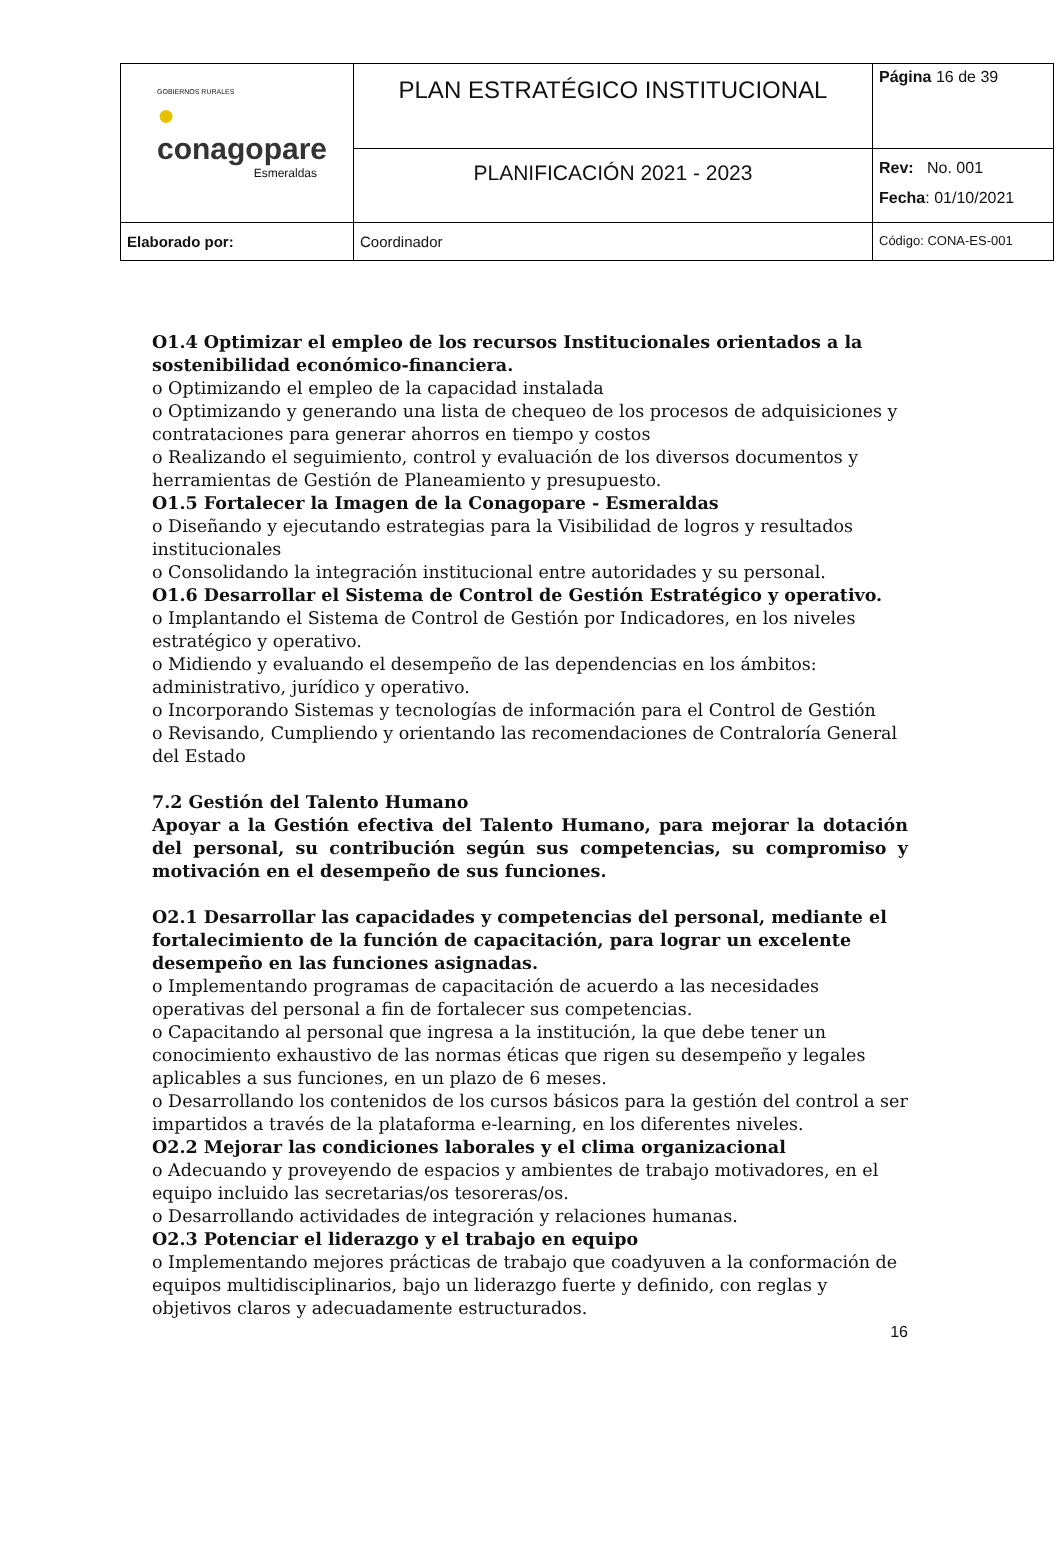| GOBIERNOS RURALES ● conagopare Esmeraldas | PLAN ESTRATÉGICO INSTITUCIONAL | Página 16 de 39 |
| | PLANIFICACIÓN 2021 - 2023 | Rev: No. 001 Fecha : 01/10/2021 |
| Elaborado por: | Coordinador | Código: CONA-ES-001 |
O1.4 Optimizar el empleo de los recursos Institucionales orientados a la sostenibilidad económico-financiera.
o Optimizando el empleo de la capacidad instalada
o Optimizando y generando una lista de chequeo de los procesos de adquisiciones y contrataciones para generar ahorros en tiempo y costos
o Realizando el seguimiento, control y evaluación de los diversos documentos y herramientas de Gestión de Planeamiento y presupuesto.
O1.5 Fortalecer la Imagen de la Conagopare - Esmeraldas
o Diseñando y ejecutando estrategias para la Visibilidad de logros y resultados institucionales
o Consolidando la integración institucional entre autoridades y su personal.
O1.6 Desarrollar el Sistema de Control de Gestión Estratégico y operativo.
o Implantando el Sistema de Control de Gestión por Indicadores, en los niveles estratégico y operativo.
o Midiendo y evaluando el desempeño de las dependencias en los ámbitos: administrativo, jurídico y operativo.
o Incorporando Sistemas y tecnologías de información para el Control de Gestión
o Revisando, Cumpliendo y orientando las recomendaciones de Contraloría General del Estado
7.2 Gestión del Talento Humano
Apoyar a la Gestión efectiva del Talento Humano, para mejorar la dotación del personal, su contribución según sus competencias, su compromiso y motivación en el desempeño de sus funciones.
O2.1 Desarrollar las capacidades y competencias del personal, mediante el fortalecimiento de la función de capacitación, para lograr un excelente desempeño en las funciones asignadas.
o Implementando programas de capacitación de acuerdo a las necesidades operativas del personal a fin de fortalecer sus competencias.
o Capacitando al personal que ingresa a la institución, la que debe tener un conocimiento exhaustivo de las normas éticas que rigen su desempeño y legales aplicables a sus funciones, en un plazo de 6 meses.
o Desarrollando los contenidos de los cursos básicos para la gestión del control a ser impartidos a través de la plataforma e-learning, en los diferentes niveles.
O2.2 Mejorar las condiciones laborales y el clima organizacional
o Adecuando y proveyendo de espacios y ambientes de trabajo motivadores, en el equipo incluido las secretarias/os tesoreras/os.
o Desarrollando actividades de integración y relaciones humanas.
O2.3 Potenciar el liderazgo y el trabajo en equipo
o Implementando mejores prácticas de trabajo que coadyuven a la conformación de equipos multidisciplinarios, bajo un liderazgo fuerte y definido, con reglas y objetivos claros y adecuadamente estructurados.
16